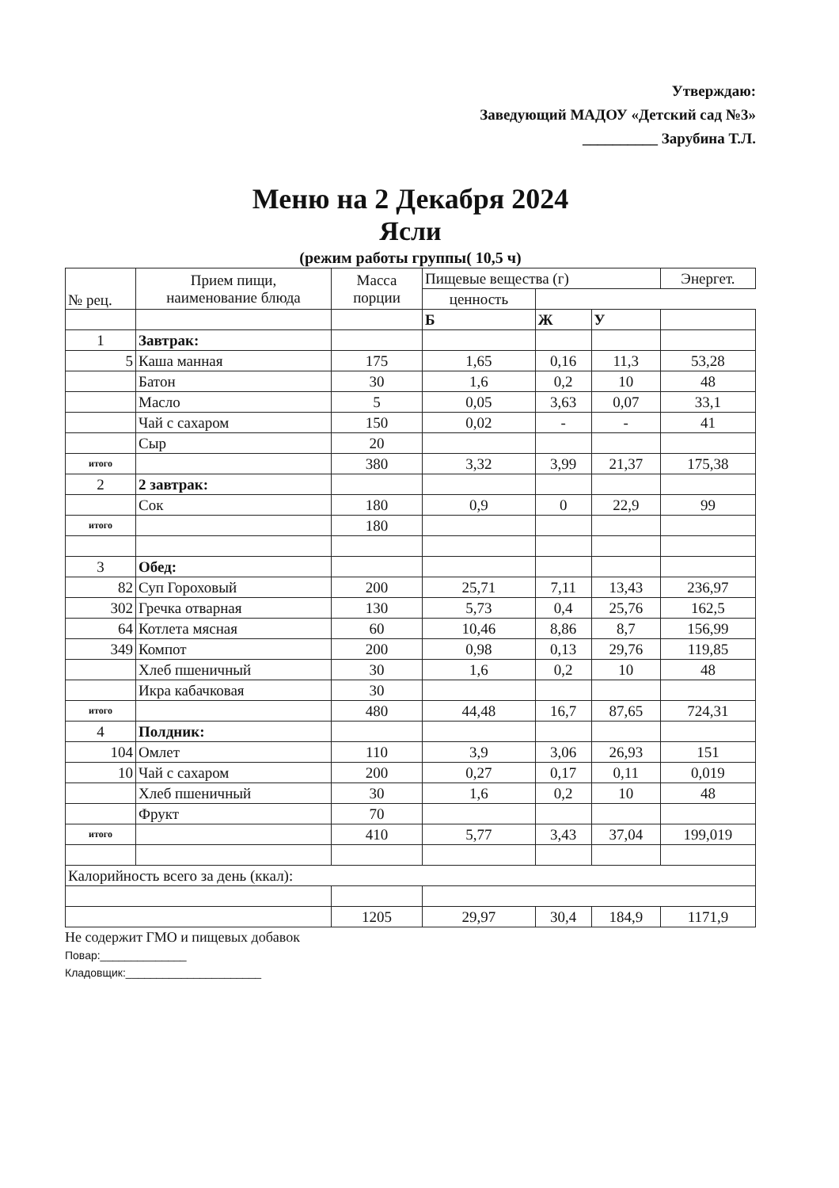Утверждаю:
Заведующий МАДОУ «Детский сад №3»
__________ Зарубина Т.Л.
Меню на 2 Декабря 2024
Ясли
(режим работы группы( 10,5 ч)
| № рец. | Прием пищи, наименование блюда | Масса порции | Пищевые вещества (г) | | | Энергет. |
| --- | --- | --- | --- | --- | --- | --- |
| | | | ценность | | | |
| | | | Б | Ж | У | |
| 1 | Завтрак: | | | | | |
| 5 | Каша манная | 175 | 1,65 | 0,16 | 11,3 | 53,28 |
| | Батон | 30 | 1,6 | 0,2 | 10 | 48 |
| | Масло | 5 | 0,05 | 3,63 | 0,07 | 33,1 |
| | Чай с сахаром | 150 | 0,02 | - | - | 41 |
| | Сыр | 20 | | | | |
| итого | | 380 | 3,32 | 3,99 | 21,37 | 175,38 |
| 2 | 2 завтрак: | | | | | |
| | Сок | 180 | 0,9 | 0 | 22,9 | 99 |
| итого | | 180 | | | | |
| 3 | Обед: | | | | | |
| 82 | Суп Гороховый | 200 | 25,71 | 7,11 | 13,43 | 236,97 |
| 302 | Гречка отварная | 130 | 5,73 | 0,4 | 25,76 | 162,5 |
| 64 | Котлета мясная | 60 | 10,46 | 8,86 | 8,7 | 156,99 |
| 349 | Компот | 200 | 0,98 | 0,13 | 29,76 | 119,85 |
| | Хлеб пшеничный | 30 | 1,6 | 0,2 | 10 | 48 |
| | Икра кабачковая | 30 | | | | |
| итого | | 480 | 44,48 | 16,7 | 87,65 | 724,31 |
| 4 | Полдник: | | | | | |
| 104 | Омлет | 110 | 3,9 | 3,06 | 26,93 | 151 |
| 10 | Чай с сахаром | 200 | 0,27 | 0,17 | 0,11 | 0,019 |
| | Хлеб пшеничный | 30 | 1,6 | 0,2 | 10 | 48 |
| | Фрукт | 70 | | | | |
| итого | | 410 | 5,77 | 3,43 | 37,04 | 199,019 |
| Калорийность всего за день (ккал): | | | | | | |
| | | 1205 | 29,97 | 30,4 | 184,9 | 1171,9 |
Не содержит ГМО и пищевых добавок
Повар:______________
Кладовщик:______________________